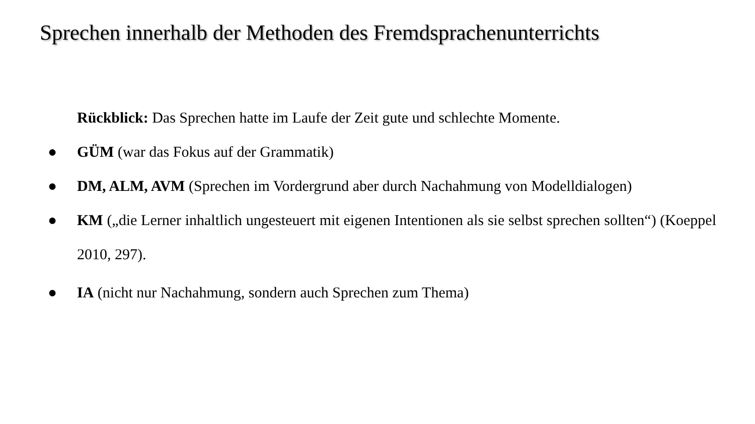Sprechen innerhalb der Methoden des Fremdsprachenunterrichts
Rückblick: Das Sprechen hatte im Laufe der Zeit gute und schlechte Momente.
● GÜM (war das Fokus auf der Grammatik)
● DM, ALM, AVM (Sprechen im Vordergrund aber durch Nachahmung von Modelldialogen)
● KM („die Lerner inhaltlich ungesteuert mit eigenen Intentionen als sie selbst sprechen sollten“) (Koeppel 2010, 297).
● IA (nicht nur Nachahmung, sondern auch Sprechen zum Thema)